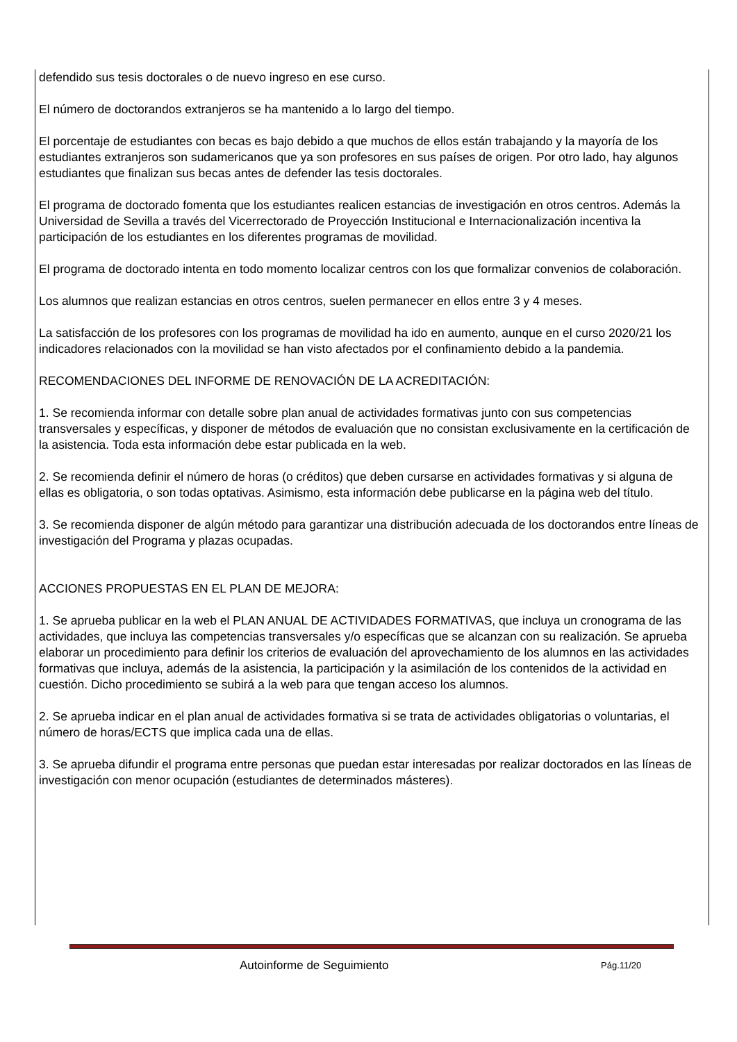defendido sus tesis doctorales o de nuevo ingreso en ese curso.
El número de doctorandos extranjeros se ha mantenido a lo largo del tiempo.
El porcentaje de estudiantes con becas es bajo debido a que muchos de ellos están trabajando y la mayoría de los estudiantes extranjeros son sudamericanos que ya son profesores en sus países de origen. Por otro lado, hay algunos estudiantes que finalizan sus becas antes de defender las tesis doctorales.
El programa de doctorado fomenta que los estudiantes realicen estancias de investigación en otros centros. Además la Universidad de Sevilla a través del Vicerrectorado de Proyección Institucional e Internacionalización incentiva la participación de los estudiantes en los diferentes programas de movilidad.
El programa de doctorado intenta en todo momento localizar centros con los que formalizar convenios de colaboración.
Los alumnos que realizan estancias en otros centros, suelen permanecer en ellos entre 3 y 4 meses.
La satisfacción de los profesores con los programas de movilidad ha ido en aumento, aunque en el curso 2020/21 los indicadores relacionados con la movilidad se han visto afectados por el confinamiento debido a la pandemia.
RECOMENDACIONES DEL INFORME DE RENOVACIÓN DE LA ACREDITACIÓN:
1. Se recomienda informar con detalle sobre plan anual de actividades formativas junto con sus competencias transversales y específicas, y disponer de métodos de evaluación que no consistan exclusivamente en la certificación de la asistencia. Toda esta información debe estar publicada en la web.
2. Se recomienda definir el número de horas (o créditos) que deben cursarse en actividades formativas y si alguna de ellas es obligatoria, o son todas optativas. Asimismo, esta información debe publicarse en la página web del título.
3. Se recomienda disponer de algún método para garantizar una distribución adecuada de los doctorandos entre líneas de investigación del Programa y plazas ocupadas.
ACCIONES PROPUESTAS EN EL PLAN DE MEJORA:
1. Se aprueba publicar en la web el PLAN ANUAL DE ACTIVIDADES FORMATIVAS, que incluya un cronograma de las actividades, que incluya las competencias transversales y/o específicas que se alcanzan con su realización. Se aprueba elaborar un procedimiento para definir los criterios de evaluación del aprovechamiento de los alumnos en las actividades formativas que incluya, además de la asistencia, la participación y la asimilación de los contenidos de la actividad en cuestión. Dicho procedimiento se subirá a la web para que tengan acceso los alumnos.
2. Se aprueba indicar en el plan anual de actividades formativa si se trata de actividades obligatorias o voluntarias, el número de horas/ECTS que implica cada una de ellas.
3. Se aprueba difundir el programa entre personas que puedan estar interesadas por realizar doctorados en las líneas de investigación con menor ocupación (estudiantes de determinados másteres).
Autoinforme de Seguimiento Pág.11/20